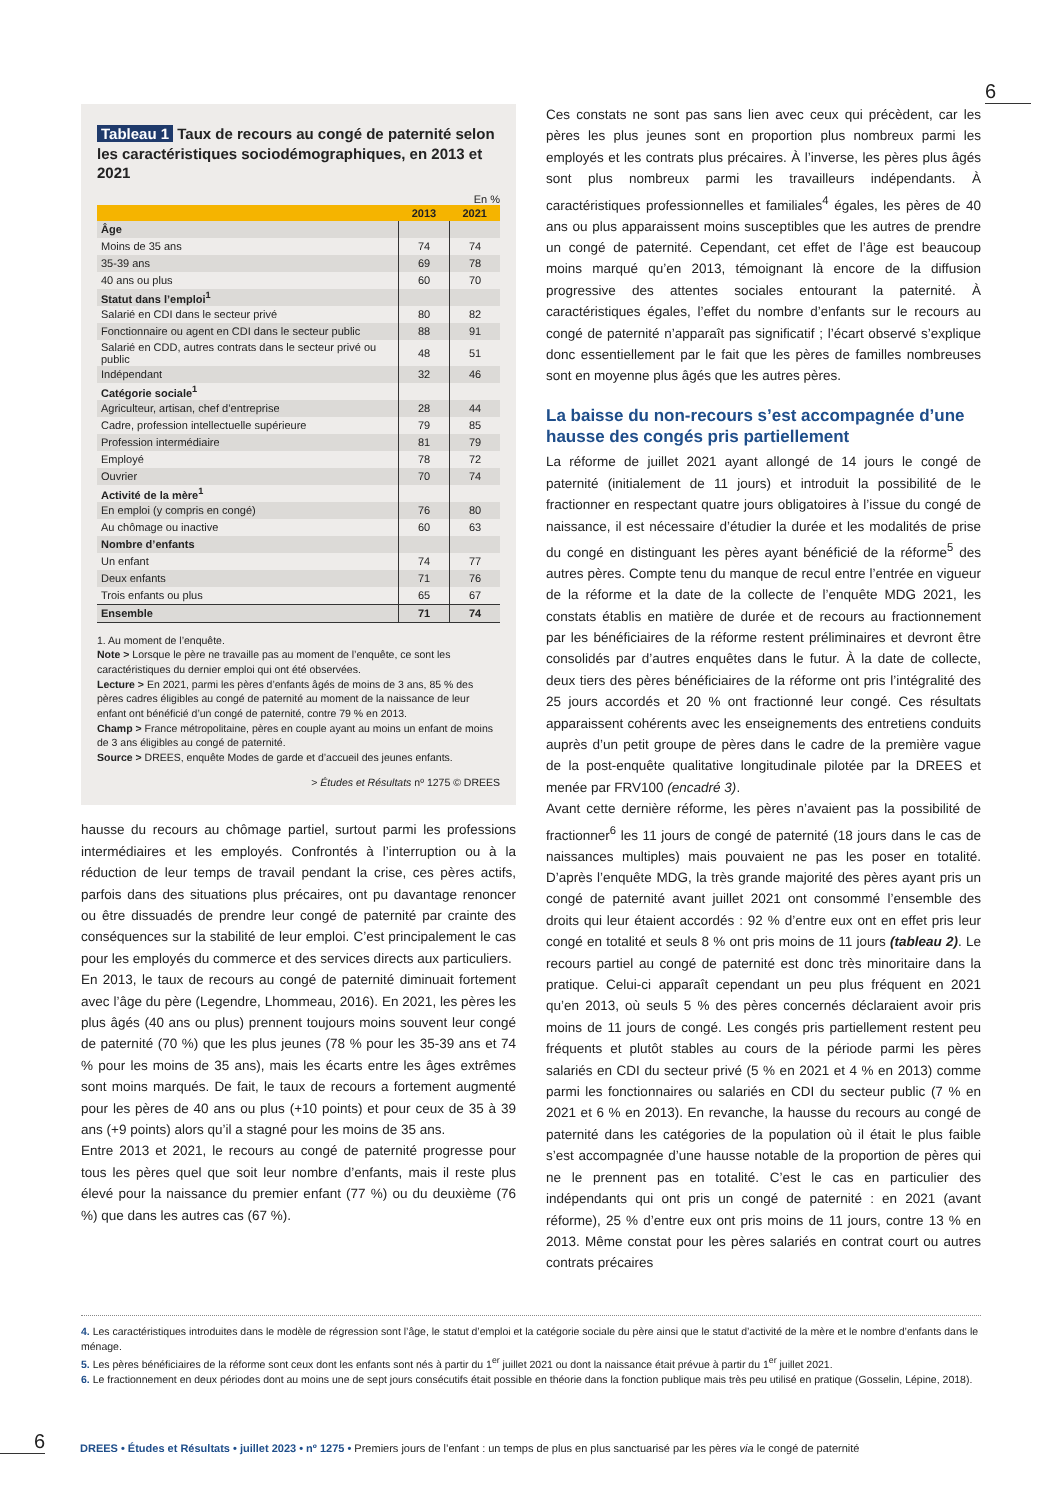6
Tableau 1 Taux de recours au congé de paternité selon les caractéristiques sociodémographiques, en 2013 et 2021
En %
| | 2013 | 2021 |
| --- | --- | --- |
| Âge | | |
| Moins de 35 ans | 74 | 74 |
| 35-39 ans | 69 | 78 |
| 40 ans ou plus | 60 | 70 |
| Statut dans l’emploi<sup>1</sup> | | |
| Salarié en CDI dans le secteur privé | 80 | 82 |
| Fonctionnaire ou agent en CDI dans le secteur public | 88 | 91 |
| Salarié en CDD, autres contrats dans le secteur privé ou public | 48 | 51 |
| Indépendant | 32 | 46 |
| Catégorie sociale<sup>1</sup> | | |
| Agriculteur, artisan, chef d’entreprise | 28 | 44 |
| Cadre, profession intellectuelle supérieure | 79 | 85 |
| Profession intermédiaire | 81 | 79 |
| Employé | 78 | 72 |
| Ouvrier | 70 | 74 |
| Activité de la mère<sup>1</sup> | | |
| En emploi (y compris en congé) | 76 | 80 |
| Au chômage ou inactive | 60 | 63 |
| Nombre d’enfants | | |
| Un enfant | 74 | 77 |
| Deux enfants | 71 | 76 |
| Trois enfants ou plus | 65 | 67 |
| Ensemble | 71 | 74 |
1. Au moment de l’enquête.
Note > Lorsque le père ne travaille pas au moment de l’enquête, ce sont les caractéristiques du dernier emploi qui ont été observées.
Lecture > En 2021, parmi les pères d’enfants âgés de moins de 3 ans, 85 % des pères cadres éligibles au congé de paternité au moment de la naissance de leur enfant ont bénéficié d’un congé de paternité, contre 79 % en 2013.
Champ > France métropolitaine, pères en couple ayant au moins un enfant de moins de 3 ans éligibles au congé de paternité.
Source > DREES, enquête Modes de garde et d’accueil des jeunes enfants.
> Études et Résultats nº 1275 © DREES
hausse du recours au chômage partiel, surtout parmi les professions intermédiaires et les employés. Confrontés à l’interruption ou à la réduction de leur temps de travail pendant la crise, ces pères actifs, parfois dans des situations plus précaires, ont pu davantage renoncer ou être dissuadés de prendre leur congé de paternité par crainte des conséquences sur la stabilité de leur emploi. C’est principalement le cas pour les employés du commerce et des services directs aux particuliers.
En 2013, le taux de recours au congé de paternité diminuait fortement avec l’âge du père (Legendre, Lhommeau, 2016). En 2021, les pères les plus âgés (40 ans ou plus) prennent toujours moins souvent leur congé de paternité (70 %) que les plus jeunes (78 % pour les 35-39 ans et 74 % pour les moins de 35 ans), mais les écarts entre les âges extrêmes sont moins marqués. De fait, le taux de recours a fortement augmenté pour les pères de 40 ans ou plus (+10 points) et pour ceux de 35 à 39 ans (+9 points) alors qu’il a stagné pour les moins de 35 ans.
Entre 2013 et 2021, le recours au congé de paternité progresse pour tous les pères quel que soit leur nombre d’enfants, mais il reste plus élevé pour la naissance du premier enfant (77 %) ou du deuxième (76 %) que dans les autres cas (67 %).
Ces constats ne sont pas sans lien avec ceux qui précèdent, car les pères les plus jeunes sont en proportion plus nombreux parmi les employés et les contrats plus précaires. À l’inverse, les pères plus âgés sont plus nombreux parmi les travailleurs indépendants. À caractéristiques professionnelles et familiales<sup>4</sup> égales, les pères de 40 ans ou plus apparaissent moins susceptibles que les autres de prendre un congé de paternité. Cependant, cet effet de l’âge est beaucoup moins marqué qu’en 2013, témoignant là encore de la diffusion progressive des attentes sociales entourant la paternité. À caractéristiques égales, l’effet du nombre d’enfants sur le recours au congé de paternité n’apparaît pas significatif ; l’écart observé s’explique donc essentiellement par le fait que les pères de familles nombreuses sont en moyenne plus âgés que les autres pères.
La baisse du non-recours s’est accompagnée d’une hausse des congés pris partiellement
La réforme de juillet 2021 ayant allongé de 14 jours le congé de paternité (initialement de 11 jours) et introduit la possibilité de le fractionner en respectant quatre jours obligatoires à l’issue du congé de naissance, il est nécessaire d’étudier la durée et les modalités de prise du congé en distinguant les pères ayant bénéficié de la réforme<sup>5</sup> des autres pères. Compte tenu du manque de recul entre l’entrée en vigueur de la réforme et la date de la collecte de l’enquête MDG 2021, les constats établis en matière de durée et de recours au fractionnement par les bénéficiaires de la réforme restent préliminaires et devront être consolidés par d’autres enquêtes dans le futur. À la date de collecte, deux tiers des pères bénéficiaires de la réforme ont pris l’intégralité des 25 jours accordés et 20 % ont fractionné leur congé. Ces résultats apparaissent cohérents avec les enseignements des entretiens conduits auprès d’un petit groupe de pères dans le cadre de la première vague de la post-enquête qualitative longitudinale pilotée par la DREES et menée par FRV100 (encadré 3).
Avant cette dernière réforme, les pères n’avaient pas la possibilité de fractionner<sup>6</sup> les 11 jours de congé de paternité (18 jours dans le cas de naissances multiples) mais pouvaient ne pas les poser en totalité. D’après l’enquête MDG, la très grande majorité des pères ayant pris un congé de paternité avant juillet 2021 ont consommé l’ensemble des droits qui leur étaient accordés : 92 % d’entre eux ont en effet pris leur congé en totalité et seuls 8 % ont pris moins de 11 jours (tableau 2). Le recours partiel au congé de paternité est donc très minoritaire dans la pratique. Celui-ci apparaît cependant un peu plus fréquent en 2021 qu’en 2013, où seuls 5 % des pères concernés déclaraient avoir pris moins de 11 jours de congé. Les congés pris partiellement restent peu fréquents et plutôt stables au cours de la période parmi les pères salariés en CDI du secteur privé (5 % en 2021 et 4 % en 2013) comme parmi les fonctionnaires ou salariés en CDI du secteur public (7 % en 2021 et 6 % en 2013). En revanche, la hausse du recours au congé de paternité dans les catégories de la population où il était le plus faible s’est accompagnée d’une hausse notable de la proportion de pères qui ne le prennent pas en totalité. C’est le cas en particulier des indépendants qui ont pris un congé de paternité : en 2021 (avant réforme), 25 % d’entre eux ont pris moins de 11 jours, contre 13 % en 2013. Même constat pour les pères salariés en contrat court ou autres contrats précaires
4. Les caractéristiques introduites dans le modèle de régression sont l’âge, le statut d’emploi et la catégorie sociale du père ainsi que le statut d’activité de la mère et le nombre d’enfants dans le ménage.
5. Les pères bénéficiaires de la réforme sont ceux dont les enfants sont nés à partir du 1<sup>er</sup> juillet 2021 ou dont la naissance était prévue à partir du 1<sup>er</sup> juillet 2021.
6. Le fractionnement en deux périodes dont au moins une de sept jours consécutifs était possible en théorie dans la fonction publique mais très peu utilisé en pratique (Gosselin, Lépine, 2018).
6 DREES • Études et Résultats • juillet 2023 • nº 1275 • Premiers jours de l’enfant : un temps de plus en plus sanctuarisé par les pères via le congé de paternité